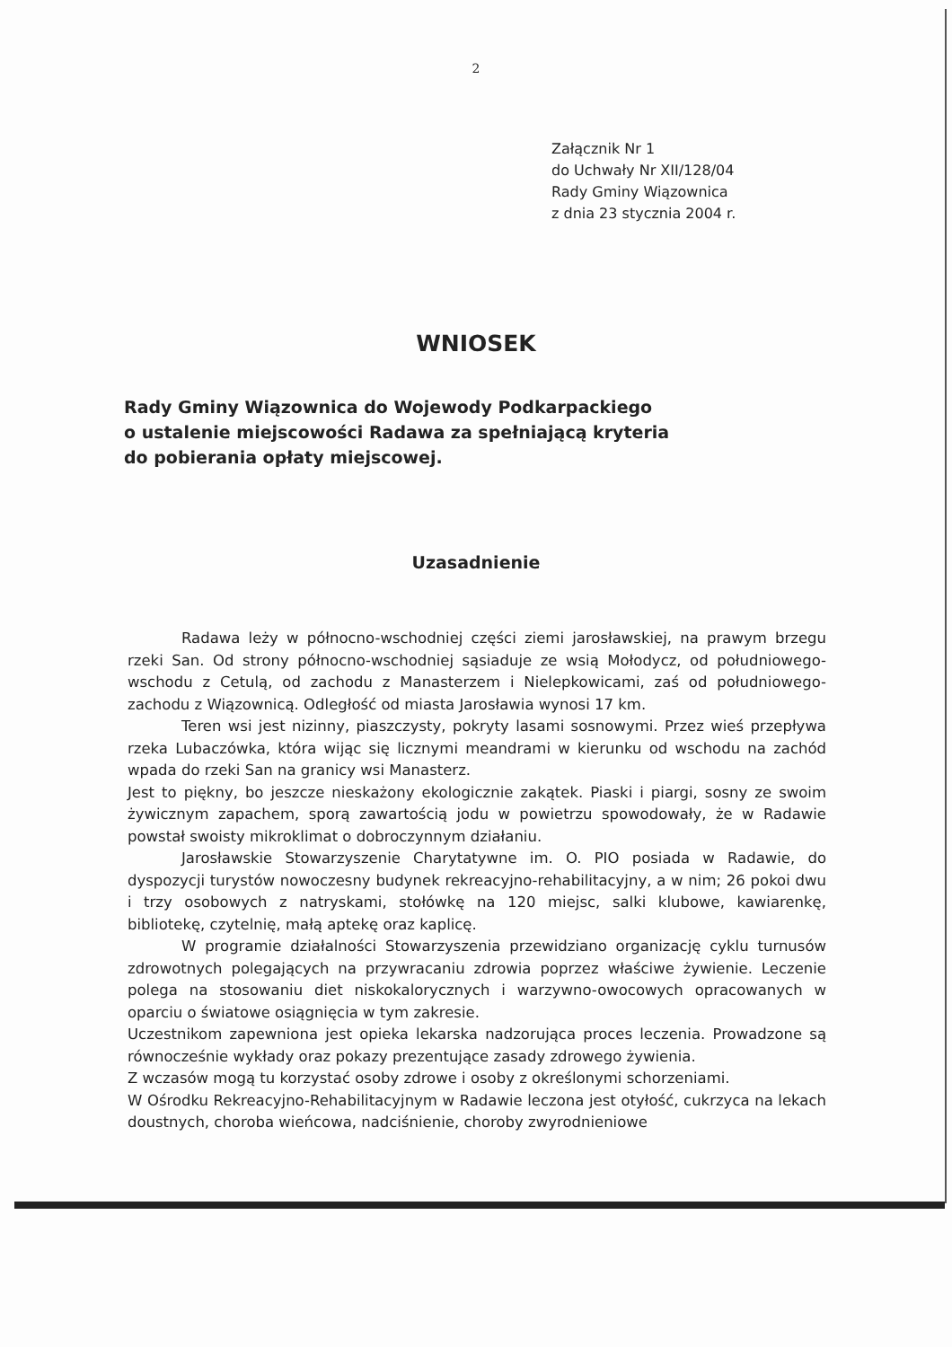2
Załącznik Nr 1
do Uchwały Nr XII/128/04
Rady Gminy Wiązownica
z dnia 23 stycznia 2004 r.
WNIOSEK
Rady Gminy Wiązownica do Wojewody Podkarpackiego
o ustalenie miejscowości Radawa za spełniającą kryteria
do pobierania opłaty miejscowej.
Uzasadnienie
Radawa leży w północno-wschodniej części ziemi jarosławskiej, na prawym brzegu rzeki San. Od strony północno-wschodniej sąsiaduje ze wsią Mołodycz, od południowego-wschodu z Cetulą, od zachodu z Manasterzem i Nielepkowicami, zaś od południowego-zachodu z Wiązownicą. Odległość od miasta Jarosławia wynosi 17 km.
Teren wsi jest nizinny, piaszczysty, pokryty lasami sosnowymi. Przez wieś przepływa rzeka Lubaczówka, która wijąc się licznymi meandrami w kierunku od wschodu na zachód wpada do rzeki San na granicy wsi Manasterz.
Jest to piękny, bo jeszcze nieskażony ekologicznie zakątek. Piaski i piargi, sosny ze swoim żywicznym zapachem, sporą zawartością jodu w powietrzu spowodowały, że w Radawie powstał swoisty mikroklimat o dobroczynnym działaniu.
Jarosławskie Stowarzyszenie Charytatywne im. O. PIO posiada w Radawie, do dyspozycji turystów nowoczesny budynek rekreacyjno-rehabilitacyjny, a w nim; 26 pokoi dwu i trzy osobowych z natryskami, stołówkę na 120 miejsc, salki klubowe, kawiarenkę, bibliotekę, czytelnię, małą aptekę oraz kaplicę.
W programie działalności Stowarzyszenia przewidziano organizację cyklu turnusów zdrowotnych polegających na przywracaniu zdrowia poprzez właściwe żywienie. Leczenie polega na stosowaniu diet niskokalorycznych i warzywno-owocowych opracowanych w oparciu o światowe osiągnięcia w tym zakresie.
Uczestnikom zapewniona jest opieka lekarska nadzorująca proces leczenia. Prowadzone są równocześnie wykłady oraz pokazy prezentujące zasady zdrowego żywienia.
Z wczasów mogą tu korzystać osoby zdrowe i osoby z określonymi schorzeniami.
W Ośrodku Rekreacyjno-Rehabilitacyjnym w Radawie leczona jest otyłość, cukrzyca na lekach doustnych, choroba wieńcowa, nadciśnienie, choroby zwyrodnieniowe